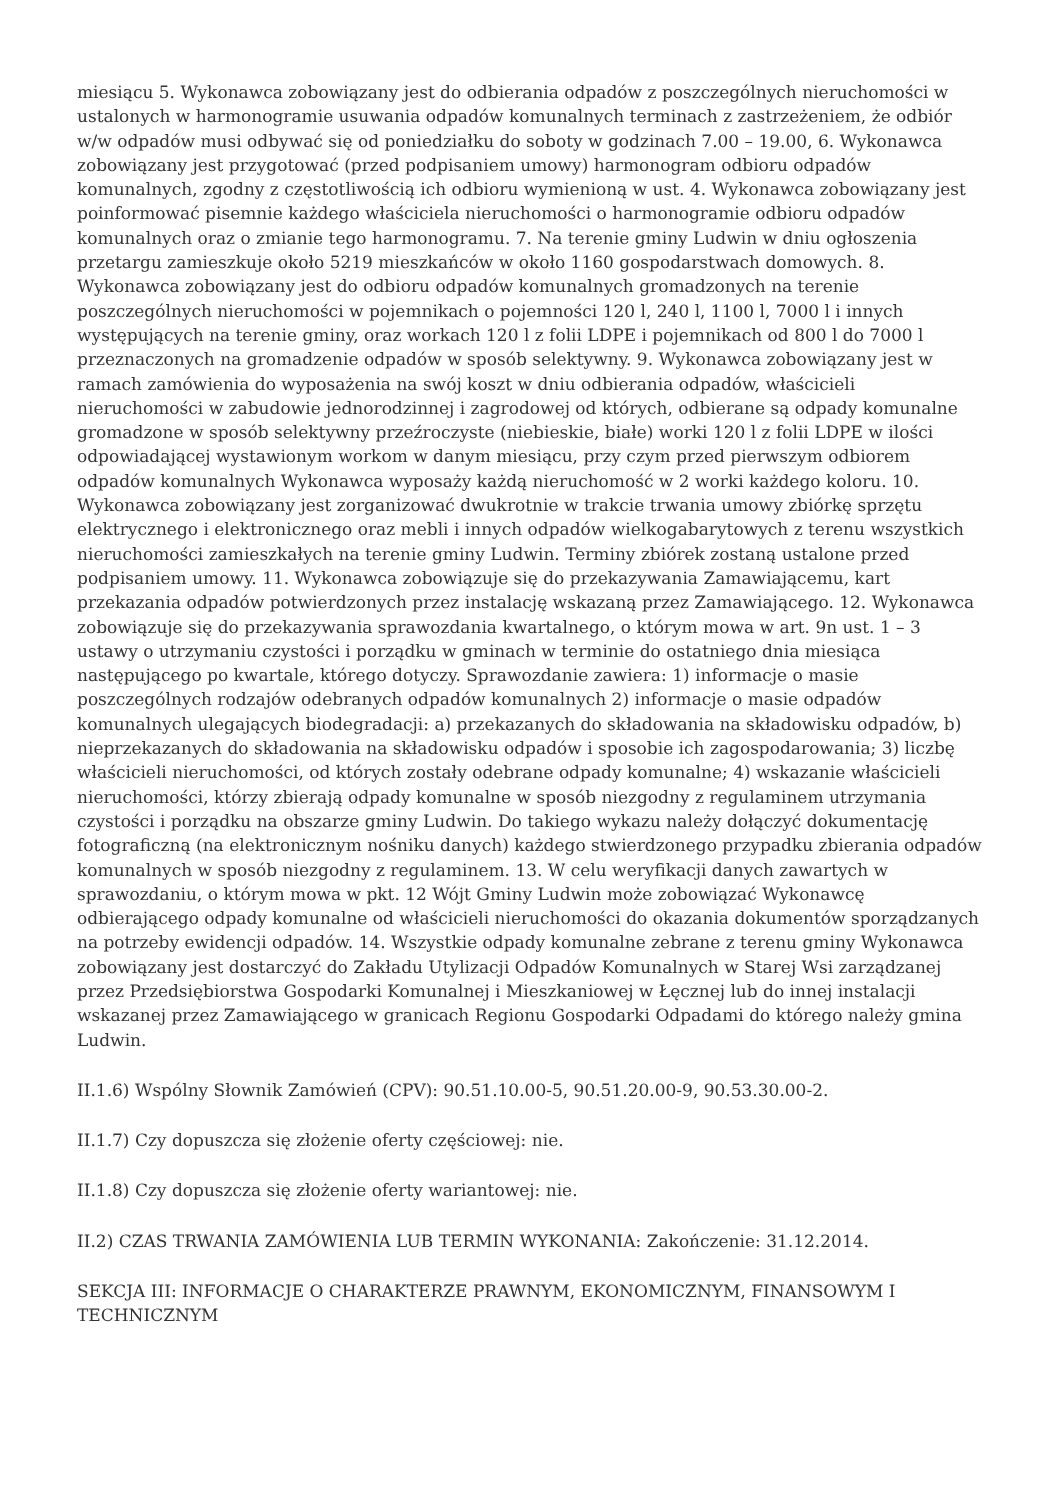miesiącu 5. Wykonawca zobowiązany jest do odbierania odpadów z poszczególnych nieruchomości w ustalonych w harmonogramie usuwania odpadów komunalnych terminach z zastrzeżeniem, że odbiór w/w odpadów musi odbywać się od poniedziałku do soboty w godzinach 7.00 – 19.00, 6. Wykonawca zobowiązany jest przygotować (przed podpisaniem umowy) harmonogram odbioru odpadów komunalnych, zgodny z częstotliwością ich odbioru wymienioną w ust. 4. Wykonawca zobowiązany jest poinformować pisemnie każdego właściciela nieruchomości o harmonogramie odbioru odpadów komunalnych oraz o zmianie tego harmonogramu. 7. Na terenie gminy Ludwin w dniu ogłoszenia przetargu zamieszkuje około 5219 mieszkańców w około 1160 gospodarstwach domowych. 8. Wykonawca zobowiązany jest do odbioru odpadów komunalnych gromadzonych na terenie poszczególnych nieruchomości w pojemnikach o pojemności 120 l, 240 l, 1100 l, 7000 l i innych występujących na terenie gminy, oraz workach 120 l z folii LDPE i pojemnikach od 800 l do 7000 l przeznaczonych na gromadzenie odpadów w sposób selektywny. 9. Wykonawca zobowiązany jest w ramach zamówienia do wyposażenia na swój koszt w dniu odbierania odpadów, właścicieli nieruchomości w zabudowie jednorodzinnej i zagrodowej od których, odbierane są odpady komunalne gromadzone w sposób selektywny przeźroczyste (niebieskie, białe) worki 120 l z folii LDPE w ilości odpowiadającej wystawionym workom w danym miesiącu, przy czym przed pierwszym odbiorem odpadów komunalnych Wykonawca wyposaży każdą nieruchomość w 2 worki każdego koloru. 10. Wykonawca zobowiązany jest zorganizować dwukrotnie w trakcie trwania umowy zbiórkę sprzętu elektrycznego i elektronicznego oraz mebli i innych odpadów wielkogabarytowych z terenu wszystkich nieruchomości zamieszkałych na terenie gminy Ludwin. Terminy zbiórek zostaną ustalone przed podpisaniem umowy. 11. Wykonawca zobowiązuje się do przekazywania Zamawiającemu, kart przekazania odpadów potwierdzonych przez instalację wskazaną przez Zamawiającego. 12. Wykonawca zobowiązuje się do przekazywania sprawozdania kwartalnego, o którym mowa w art. 9n ust. 1 – 3 ustawy o utrzymaniu czystości i porządku w gminach w terminie do ostatniego dnia miesiąca następującego po kwartale, którego dotyczy. Sprawozdanie zawiera: 1) informacje o masie poszczególnych rodzajów odebranych odpadów komunalnych 2) informacje o masie odpadów komunalnych ulegających biodegradacji: a) przekazanych do składowania na składowisku odpadów, b) nieprzekazanych do składowania na składowisku odpadów i sposobie ich zagospodarowania; 3) liczbę właścicieli nieruchomości, od których zostały odebrane odpady komunalne; 4) wskazanie właścicieli nieruchomości, którzy zbierają odpady komunalne w sposób niezgodny z regulaminem utrzymania czystości i porządku na obszarze gminy Ludwin. Do takiego wykazu należy dołączyć dokumentację fotograficzną (na elektronicznym nośniku danych) każdego stwierdzonego przypadku zbierania odpadów komunalnych w sposób niezgodny z regulaminem. 13. W celu weryfikacji danych zawartych w sprawozdaniu, o którym mowa w pkt. 12 Wójt Gminy Ludwin może zobowiązać Wykonawcę odbierającego odpady komunalne od właścicieli nieruchomości do okazania dokumentów sporządzanych na potrzeby ewidencji odpadów. 14. Wszystkie odpady komunalne zebrane z terenu gminy Wykonawca zobowiązany jest dostarczyć do Zakładu Utylizacji Odpadów Komunalnych w Starej Wsi zarządzanej przez Przedsiębiorstwa Gospodarki Komunalnej i Mieszkaniowej w Łęcznej lub do innej instalacji wskazanej przez Zamawiającego w granicach Regionu Gospodarki Odpadami do którego należy gmina Ludwin.
II.1.6) Wspólny Słownik Zamówień (CPV): 90.51.10.00-5, 90.51.20.00-9, 90.53.30.00-2.
II.1.7) Czy dopuszcza się złożenie oferty częściowej: nie.
II.1.8) Czy dopuszcza się złożenie oferty wariantowej: nie.
II.2) CZAS TRWANIA ZAMÓWIENIA LUB TERMIN WYKONANIA: Zakończenie: 31.12.2014.
SEKCJA III: INFORMACJE O CHARAKTERZE PRAWNYM, EKONOMICZNYM, FINANSOWYM I TECHNICZNYM